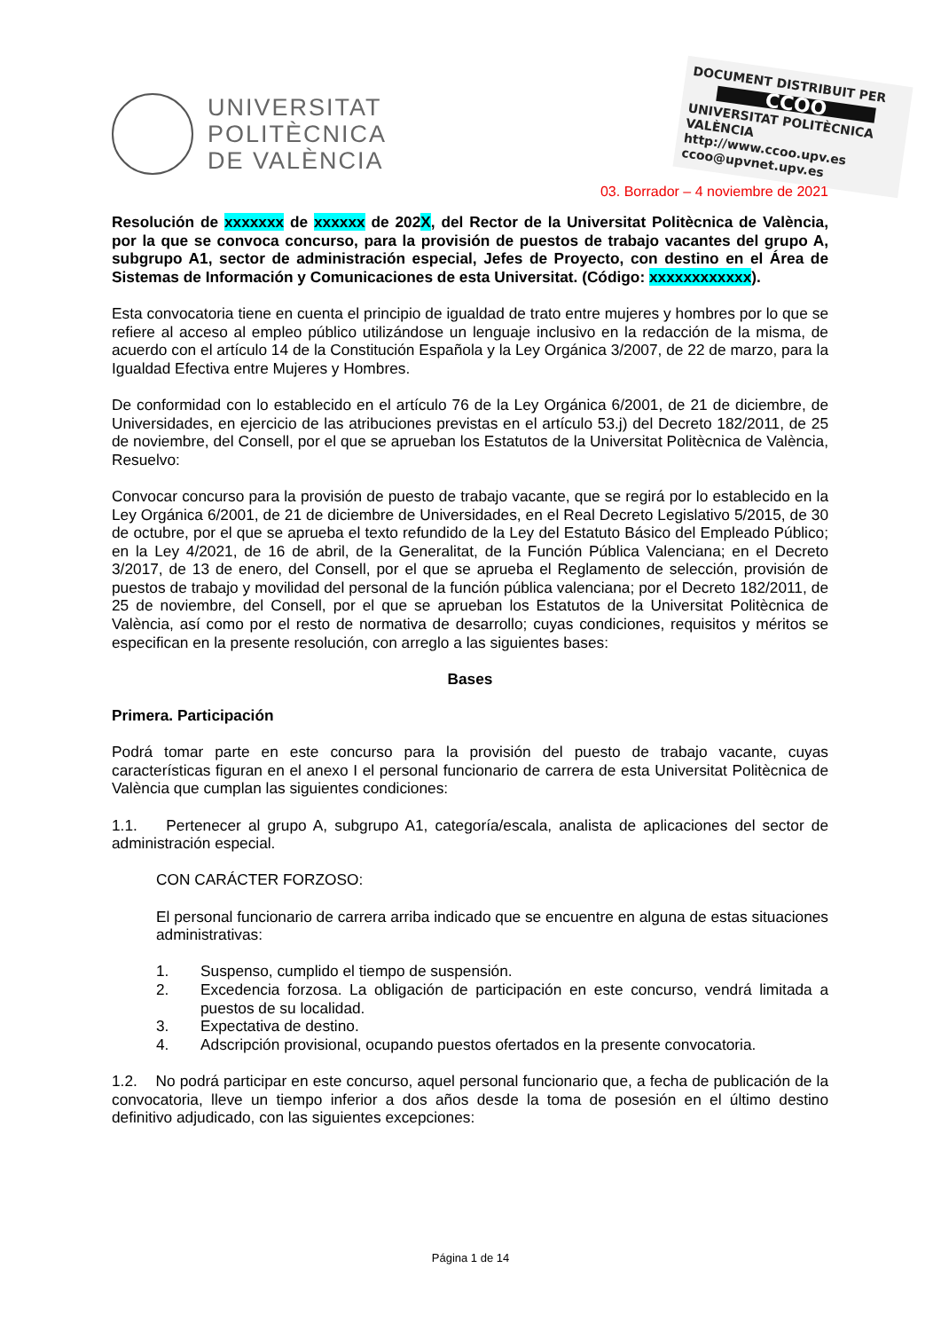UNIVERSITAT
POLITÈCNICA
DE VALÈNCIA
DOCUMENT DISTRIBUIT PER
CCOO
UNIVERSITAT POLITÈCNICA VALÈNCIA
http://www.ccoo.upv.es
ccoo@upvnet.upv.es
03. Borrador – 4 noviembre de 2021
Resolución de xxxxxxx de xxxxxx de 202X, del Rector de la Universitat Politècnica de València, por la que se convoca concurso, para la provisión de puestos de trabajo vacantes del grupo A, subgrupo A1, sector de administración especial, Jefes de Proyecto, con destino en el Área de Sistemas de Información y Comunicaciones de esta Universitat. (Código: xxxxxxxxxxxx).
Esta convocatoria tiene en cuenta el principio de igualdad de trato entre mujeres y hombres por lo que se refiere al acceso al empleo público utilizándose un lenguaje inclusivo en la redacción de la misma, de acuerdo con el artículo 14 de la Constitución Española y la Ley Orgánica 3/2007, de 22 de marzo, para la Igualdad Efectiva entre Mujeres y Hombres.
De conformidad con lo establecido en el artículo 76 de la Ley Orgánica 6/2001, de 21 de diciembre, de Universidades, en ejercicio de las atribuciones previstas en el artículo 53.j) del Decreto 182/2011, de 25 de noviembre, del Consell, por el que se aprueban los Estatutos de la Universitat Politècnica de València, Resuelvo:
Convocar concurso para la provisión de puesto de trabajo vacante, que se regirá por lo establecido en la Ley Orgánica 6/2001, de 21 de diciembre de Universidades, en el Real Decreto Legislativo 5/2015, de 30 de octubre, por el que se aprueba el texto refundido de la Ley del Estatuto Básico del Empleado Público; en la Ley 4/2021, de 16 de abril, de la Generalitat, de la Función Pública Valenciana; en el Decreto 3/2017, de 13 de enero, del Consell, por el que se aprueba el Reglamento de selección, provisión de puestos de trabajo y movilidad del personal de la función pública valenciana; por el Decreto 182/2011, de 25 de noviembre, del Consell, por el que se aprueban los Estatutos de la Universitat Politècnica de València, así como por el resto de normativa de desarrollo; cuyas condiciones, requisitos y méritos se especifican en la presente resolución, con arreglo a las siguientes bases:
Bases
Primera. Participación
Podrá tomar parte en este concurso para la provisión del puesto de trabajo vacante, cuyas características figuran en el anexo I el personal funcionario de carrera de esta Universitat Politècnica de València que cumplan las siguientes condiciones:
1.1. Pertenecer al grupo A, subgrupo A1, categoría/escala, analista de aplicaciones del sector de administración especial.
CON CARÁCTER FORZOSO:
El personal funcionario de carrera arriba indicado que se encuentre en alguna de estas situaciones administrativas:
1. Suspenso, cumplido el tiempo de suspensión.
2. Excedencia forzosa. La obligación de participación en este concurso, vendrá limitada a puestos de su localidad.
3. Expectativa de destino.
4. Adscripción provisional, ocupando puestos ofertados en la presente convocatoria.
1.2. No podrá participar en este concurso, aquel personal funcionario que, a fecha de publicación de la convocatoria, lleve un tiempo inferior a dos años desde la toma de posesión en el último destino definitivo adjudicado, con las siguientes excepciones:
Página 1 de 14